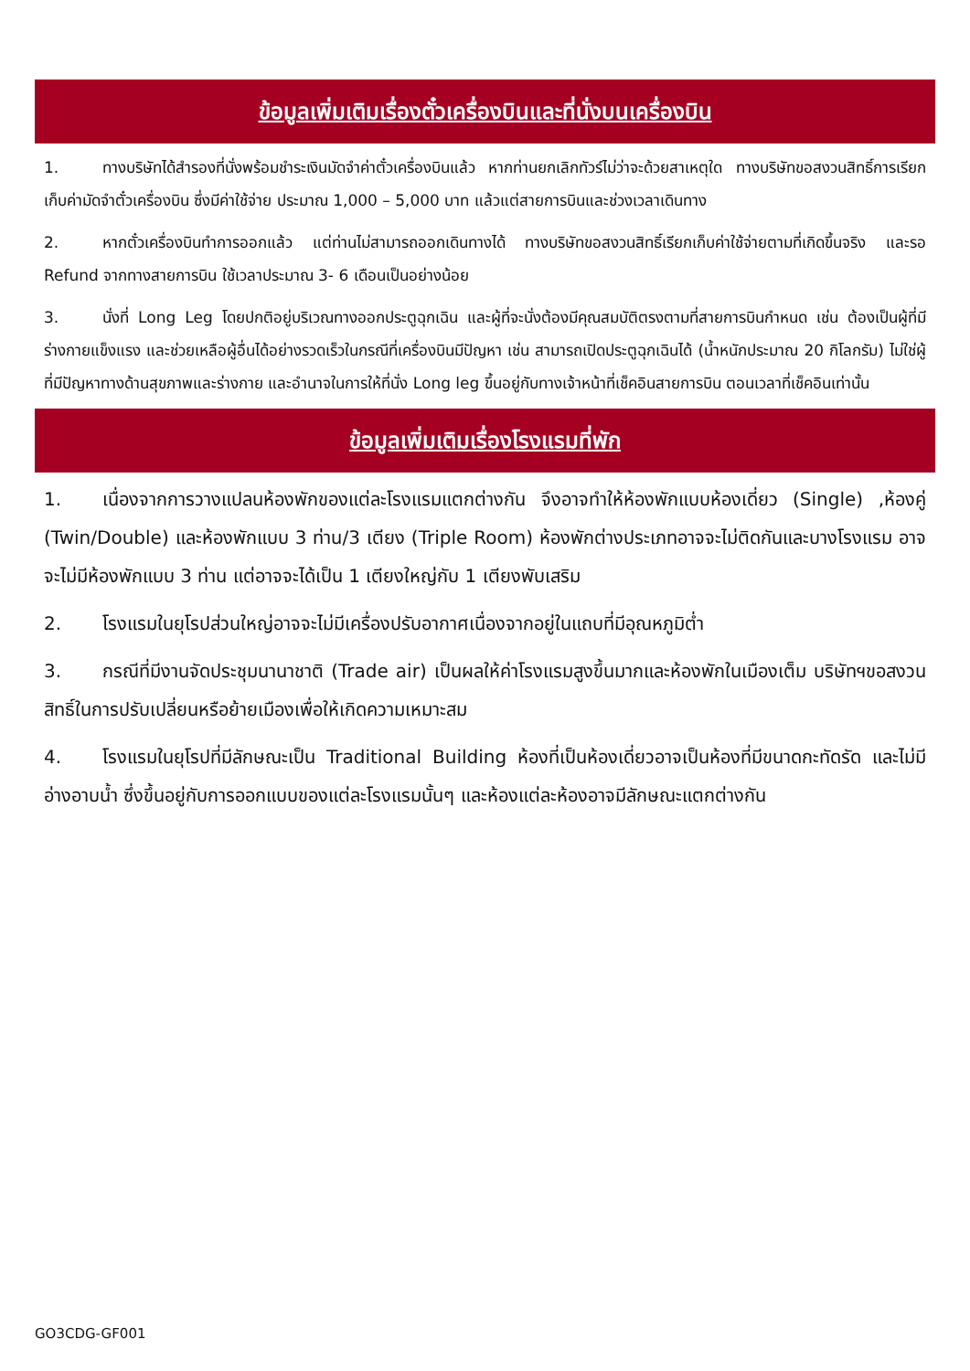ข้อมูลเพิ่มเติมเรื่องตั๋วเครื่องบินและที่นั่งบนเครื่องบิน
1. ทางบริษัทได้สำรองที่นั่งพร้อมชำระเงินมัดจำค่าตั๋วเครื่องบินแล้ว หากท่านยกเลิกทัวร์ไม่ว่าจะด้วยสาเหตุใด ทางบริษัทขอสงวนสิทธิ์การเรียกเก็บค่ามัดจำตั๋วเครื่องบิน ซึ่งมีค่าใช้จ่าย ประมาณ 1,000 – 5,000 บาท แล้วแต่สายการบินและช่วงเวลาเดินทาง
2. หากตั๋วเครื่องบินทำการออกแล้ว แต่ท่านไม่สามารถออกเดินทางได้ ทางบริษัทขอสงวนสิทธิ์เรียกเก็บค่าใช้จ่ายตามที่เกิดขึ้นจริง และรอ Refund จากทางสายการบิน ใช้เวลาประมาณ 3- 6 เดือนเป็นอย่างน้อย
3. นั่งที่ Long Leg โดยปกติอยู่บริเวณทางออกประตูฉุกเฉิน และผู้ที่จะนั่งต้องมีคุณสมบัติตรงตามที่สายการบินกำหนด เช่น ต้องเป็นผู้ที่มีร่างกายแข็งแรง และช่วยเหลือผู้อื่นได้อย่างรวดเร็วในกรณีที่เครื่องบินมีปัญหา เช่น สามารถเปิดประตูฉุกเฉินได้ (น้ำหนักประมาณ 20 กิโลกรัม) ไม่ใช่ผู้ที่มีปัญหาทางด้านสุขภาพและร่างกาย และอำนาจในการให้ที่นั่ง Long leg ขึ้นอยู่กับทางเจ้าหน้าที่เช็คอินสายการบิน ตอนเวลาที่เช็คอินเท่านั้น
ข้อมูลเพิ่มเติมเรื่องโรงแรมที่พัก
1. เนื่องจากการวางแปลนห้องพักของแต่ละโรงแรมแตกต่างกัน จึงอาจทำให้ห้องพักแบบห้องเดี่ยว (Single) ,ห้องคู่ (Twin/Double) และห้องพักแบบ 3 ท่าน/3 เตียง (Triple Room) ห้องพักต่างประเภทอาจจะไม่ติดกันและบางโรงแรม อาจจะไม่มีห้องพักแบบ 3 ท่าน แต่อาจจะได้เป็น 1 เตียงใหญ่กับ 1 เตียงพับเสริม
2. โรงแรมในยุโรปส่วนใหญ่อาจจะไม่มีเครื่องปรับอากาศเนื่องจากอยู่ในแถบที่มีอุณหภูมิต่ำ
3. กรณีที่มีงานจัดประชุมนานาชาติ (Trade air) เป็นผลให้ค่าโรงแรมสูงขึ้นมากและห้องพักในเมืองเต็ม บริษัทฯขอสงวนสิทธิ์ในการปรับเปลี่ยนหรือย้ายเมืองเพื่อให้เกิดความเหมาะสม
4. โรงแรมในยุโรปที่มีลักษณะเป็น Traditional Building ห้องที่เป็นห้องเดี่ยวอาจเป็นห้องที่มีขนาดกะทัดรัด และไม่มีอ่างอาบน้ำ ซึ่งขึ้นอยู่กับการออกแบบของแต่ละโรงแรมนั้นๆ และห้องแต่ละห้องอาจมีลักษณะแตกต่างกัน
GO3CDG-GF001